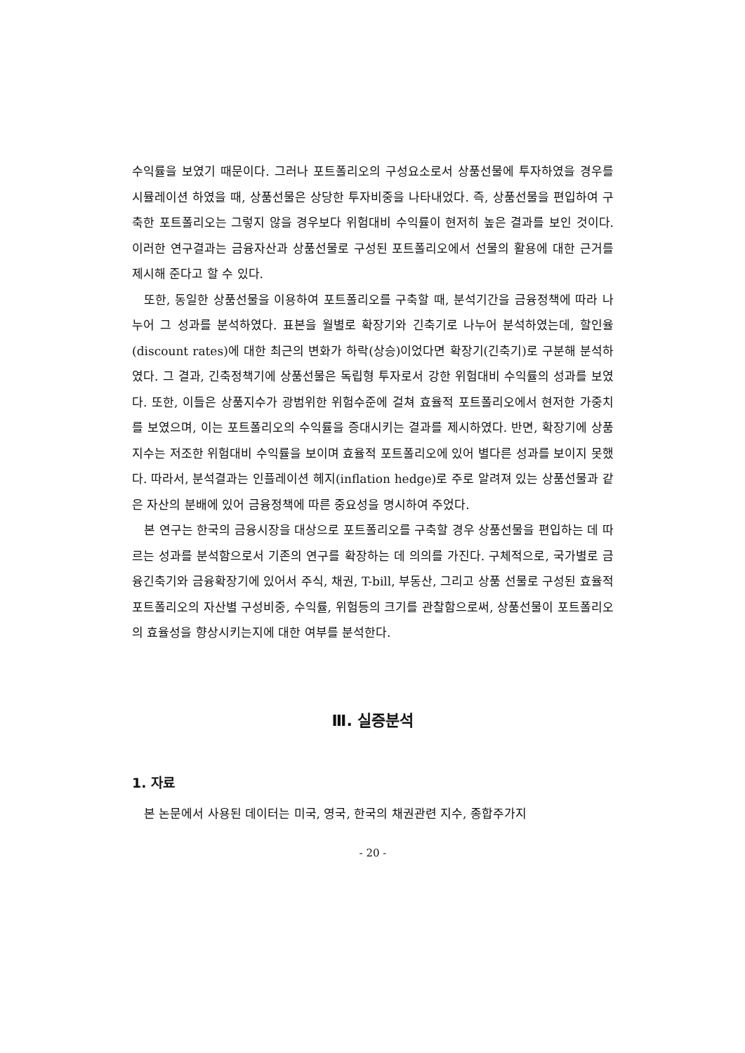수익률을 보였기 때문이다. 그러나 포트폴리오의 구성요소로서 상품선물에 투자하였을 경우를 시뮬레이션 하였을 때, 상품선물은 상당한 투자비중을 나타내었다. 즉, 상품선물을 편입하여 구축한 포트폴리오는 그렇지 않을 경우보다 위험대비 수익률이 현저히 높은 결과를 보인 것이다. 이러한 연구결과는 금융자산과 상품선물로 구성된 포트폴리오에서 선물의 활용에 대한 근거를 제시해 준다고 할 수 있다.
또한, 동일한 상품선물을 이용하여 포트폴리오를 구축할 때, 분석기간을 금융정책에 따라 나누어 그 성과를 분석하였다. 표본을 월별로 확장기와 긴축기로 나누어 분석하였는데, 할인율(discount rates)에 대한 최근의 변화가 하락(상승)이었다면 확장기(긴축기)로 구분해 분석하였다. 그 결과, 긴축정책기에 상품선물은 독립형 투자로서 강한 위험대비 수익률의 성과를 보였다. 또한, 이들은 상품지수가 광범위한 위험수준에 걸쳐 효율적 포트폴리오에서 현저한 가중치를 보였으며, 이는 포트폴리오의 수익률을 증대시키는 결과를 제시하였다. 반면, 확장기에 상품지수는 저조한 위험대비 수익률을 보이며 효율적 포트폴리오에 있어 별다른 성과를 보이지 못했다. 따라서, 분석결과는 인플레이션 헤지(inflation hedge)로 주로 알려져 있는 상품선물과 같은 자산의 분배에 있어 금융정책에 따른 중요성을 명시하여 주었다.
본 연구는 한국의 금융시장을 대상으로 포트폴리오를 구축할 경우 상품선물을 편입하는 데 따르는 성과를 분석함으로서 기존의 연구를 확장하는 데 의의를 가진다. 구체적으로, 국가별로 금융긴축기와 금융확장기에 있어서 주식, 채권, T-bill, 부동산, 그리고 상품 선물로 구성된 효율적 포트폴리오의 자산별 구성비중, 수익률, 위험등의 크기를 관찰함으로써, 상품선물이 포트폴리오의 효율성을 향상시키는지에 대한 여부를 분석한다.
Ⅲ. 실증분석
1. 자료
본 논문에서 사용된 데이터는 미국, 영국, 한국의 채권관련 지수, 종합주가지
- 20 -